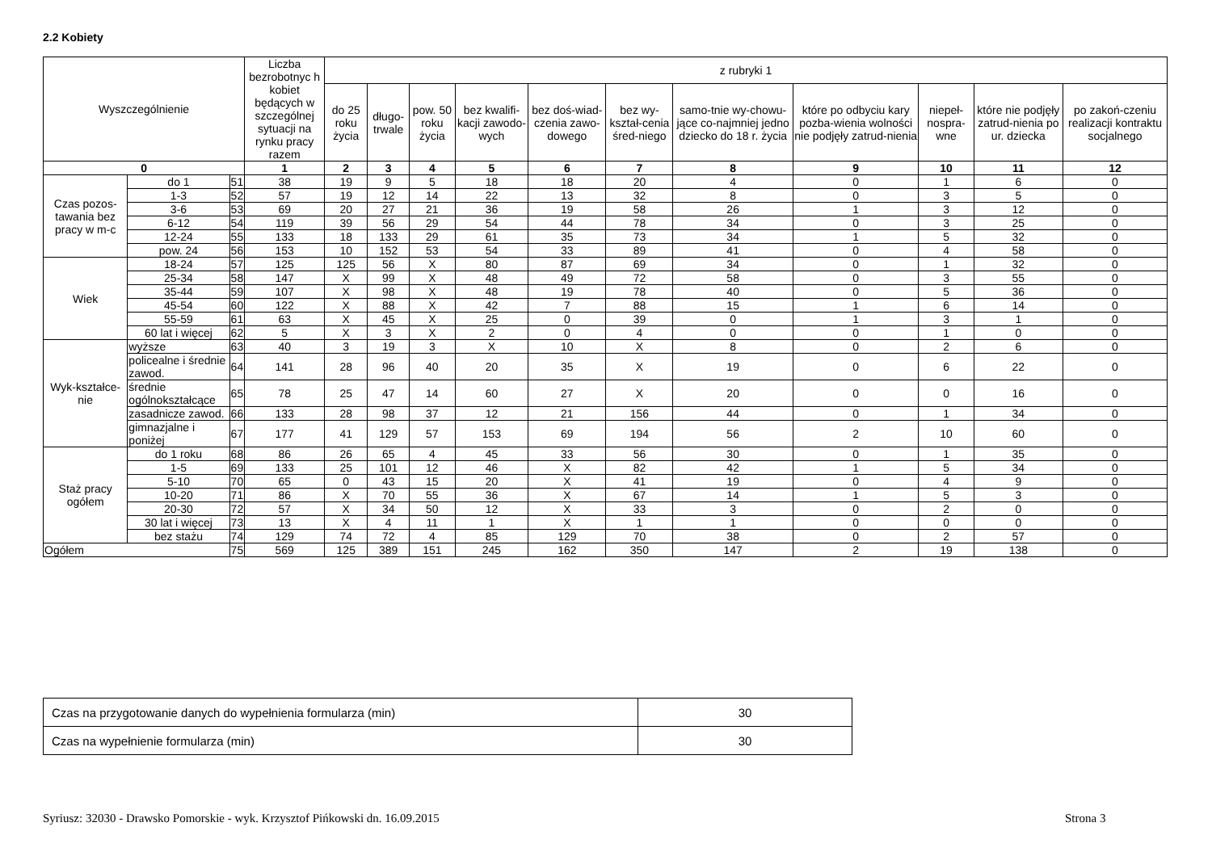2.2 Kobiety
| Wyszczególnienie | | | Liczba bezrobotnyc h kobiet będących w szczególnej sytuacji na rynku pracy razem | z rubryki 1 | | | | | | | | | | |
| --- | --- | --- | --- | --- | --- | --- | --- | --- | --- | --- | --- | --- | --- | --- |
| | | | | do 25 roku życia | długo-trwale | pow. 50 roku życia | bez kwalifi-kacji zawodo-wych | bez doś-wiad-czenia zawo-dowego | bez wy-kształ-cenia śred-niego | samo-tnie wy-chowu-jące co-najmniej jedno dziecko do 18 r. życia | które po odbyciu kary pozba-wienia wolności nie podjęły zatrud-nienia | niepeł-nospra-wne | które nie podjęły zatrud-nienia po ur. dziecka | po zakoń-czeniu realizacji kontraktu socjalnego |
| 0 | | | 1 | 2 | 3 | 4 | 5 | 6 | 7 | 8 | 9 | 10 | 11 | 12 |
| Czas pozos-tawania bez pracy w m-c | do 1 | 51 | 38 | 19 | 9 | 5 | 18 | 18 | 20 | 4 | 0 | 1 | 6 | 0 |
| | 1-3 | 52 | 57 | 19 | 12 | 14 | 22 | 13 | 32 | 8 | 0 | 3 | 5 | 0 |
| | 3-6 | 53 | 69 | 20 | 27 | 21 | 36 | 19 | 58 | 26 | 1 | 3 | 12 | 0 |
| | 6-12 | 54 | 119 | 39 | 56 | 29 | 54 | 44 | 78 | 34 | 0 | 3 | 25 | 0 |
| | 12-24 | 55 | 133 | 18 | 133 | 29 | 61 | 35 | 73 | 34 | 1 | 5 | 32 | 0 |
| | pow. 24 | 56 | 153 | 10 | 152 | 53 | 54 | 33 | 89 | 41 | 0 | 4 | 58 | 0 |
| Wiek | 18-24 | 57 | 125 | 125 | 56 | X | 80 | 87 | 69 | 34 | 0 | 1 | 32 | 0 |
| | 25-34 | 58 | 147 | X | 99 | X | 48 | 49 | 72 | 58 | 0 | 3 | 55 | 0 |
| | 35-44 | 59 | 107 | X | 98 | X | 48 | 19 | 78 | 40 | 0 | 5 | 36 | 0 |
| | 45-54 | 60 | 122 | X | 88 | X | 42 | 7 | 88 | 15 | 1 | 6 | 14 | 0 |
| | 55-59 | 61 | 63 | X | 45 | X | 25 | 0 | 39 | 0 | 1 | 3 | 1 | 0 |
| | 60 lat i więcej | 62 | 5 | X | 3 | X | 2 | 0 | 4 | 0 | 0 | 1 | 0 | 0 |
| Wyk-kształce-nie | wyższe | 63 | 40 | 3 | 19 | 3 | X | 10 | X | 8 | 0 | 2 | 6 | 0 |
| | policealne i średnie zawod. | 64 | 141 | 28 | 96 | 40 | 20 | 35 | X | 19 | 0 | 6 | 22 | 0 |
| | średnie ogólnokształcące | 65 | 78 | 25 | 47 | 14 | 60 | 27 | X | 20 | 0 | 0 | 16 | 0 |
| | zasadnicze zawod. | 66 | 133 | 28 | 98 | 37 | 12 | 21 | 156 | 44 | 0 | 1 | 34 | 0 |
| | gimnazjalne i poniżej | 67 | 177 | 41 | 129 | 57 | 153 | 69 | 194 | 56 | 2 | 10 | 60 | 0 |
| Staż pracy ogółem | do 1 roku | 68 | 86 | 26 | 65 | 4 | 45 | 33 | 56 | 30 | 0 | 1 | 35 | 0 |
| | 1-5 | 69 | 133 | 25 | 101 | 12 | 46 | X | 82 | 42 | 1 | 5 | 34 | 0 |
| | 5-10 | 70 | 65 | 0 | 43 | 15 | 20 | X | 41 | 19 | 0 | 4 | 9 | 0 |
| | 10-20 | 71 | 86 | X | 70 | 55 | 36 | X | 67 | 14 | 1 | 5 | 3 | 0 |
| | 20-30 | 72 | 57 | X | 34 | 50 | 12 | X | 33 | 3 | 0 | 2 | 0 | 0 |
| | 30 lat i więcej | 73 | 13 | X | 4 | 11 | 1 | X | 1 | 1 | 0 | 0 | 0 | 0 |
| | bez stażu | 74 | 129 | 74 | 72 | 4 | 85 | 129 | 70 | 38 | 0 | 2 | 57 | 0 |
| Ogółem | | 75 | 569 | 125 | 389 | 151 | 245 | 162 | 350 | 147 | 2 | 19 | 138 | 0 |
| Czas na przygotowanie danych do wypełnienia formularza (min) | 30 |
| Czas na wypełnienie formularza (min) | 30 |
Syriusz: 32030 - Drawsko Pomorskie - wyk. Krzysztof Pińkowski dn. 16.09.2015
Strona 3